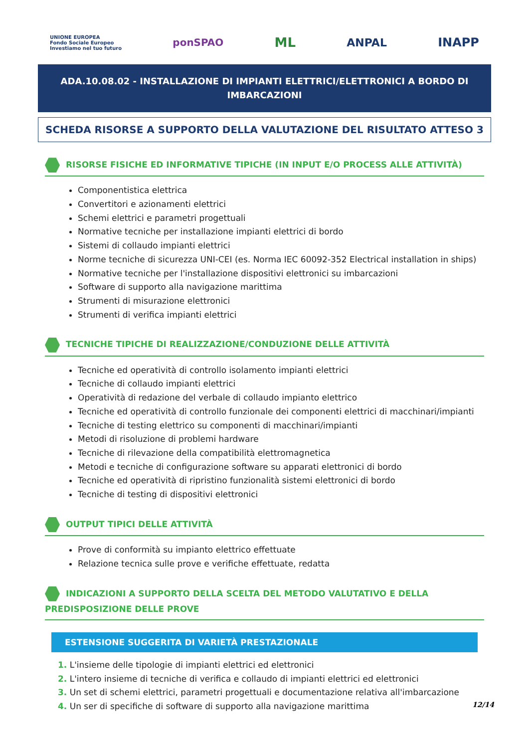UNIONE EUROPEA
Fondo Sociale Europeo
Investiamo nel tuo futuro
ponSPAO
ML
ANPAL INAPP
ADA.10.08.02 - INSTALLAZIONE DI IMPIANTI ELETTRICI/ELETTRONICI A BORDO DI IMBARCAZIONI
SCHEDA RISORSE A SUPPORTO DELLA VALUTAZIONE DEL RISULTATO ATTESO 3
RISORSE FISICHE ED INFORMATIVE TIPICHE (IN INPUT E/O PROCESS ALLE ATTIVITÀ)
Componentistica elettrica
Convertitori e azionamenti elettrici
Schemi elettrici e parametri progettuali
Normative tecniche per installazione impianti elettrici di bordo
Sistemi di collaudo impianti elettrici
Norme tecniche di sicurezza UNI-CEI (es. Norma IEC 60092-352 Electrical installation in ships)
Normative tecniche per l'installazione dispositivi elettronici su imbarcazioni
Software di supporto alla navigazione marittima
Strumenti di misurazione elettronici
Strumenti di verifica impianti elettrici
TECNICHE TIPICHE DI REALIZZAZIONE/CONDUZIONE DELLE ATTIVITÀ
Tecniche ed operatività di controllo isolamento impianti elettrici
Tecniche di collaudo impianti elettrici
Operatività di redazione del verbale di collaudo impianto elettrico
Tecniche ed operatività di controllo funzionale dei componenti elettrici di macchinari/impianti
Tecniche di testing elettrico su componenti di macchinari/impianti
Metodi di risoluzione di problemi hardware
Tecniche di rilevazione della compatibilità elettromagnetica
Metodi e tecniche di configurazione software su apparati elettronici di bordo
Tecniche ed operatività di ripristino funzionalità sistemi elettronici di bordo
Tecniche di testing di dispositivi elettronici
OUTPUT TIPICI DELLE ATTIVITÀ
Prove di conformità su impianto elettrico effettuate
Relazione tecnica sulle prove e verifiche effettuate, redatta
INDICAZIONI A SUPPORTO DELLA SCELTA DEL METODO VALUTATIVO E DELLA PREDISPOSIZIONE DELLE PROVE
ESTENSIONE SUGGERITA DI VARIETÀ PRESTAZIONALE
1. L'insieme delle tipologie di impianti elettrici ed elettronici
2. L'intero insieme di tecniche di verifica e collaudo di impianti elettrici ed elettronici
3. Un set di schemi elettrici, parametri progettuali e documentazione relativa all'imbarcazione
4. Un ser di specifiche di software di supporto alla navigazione marittima
12/14